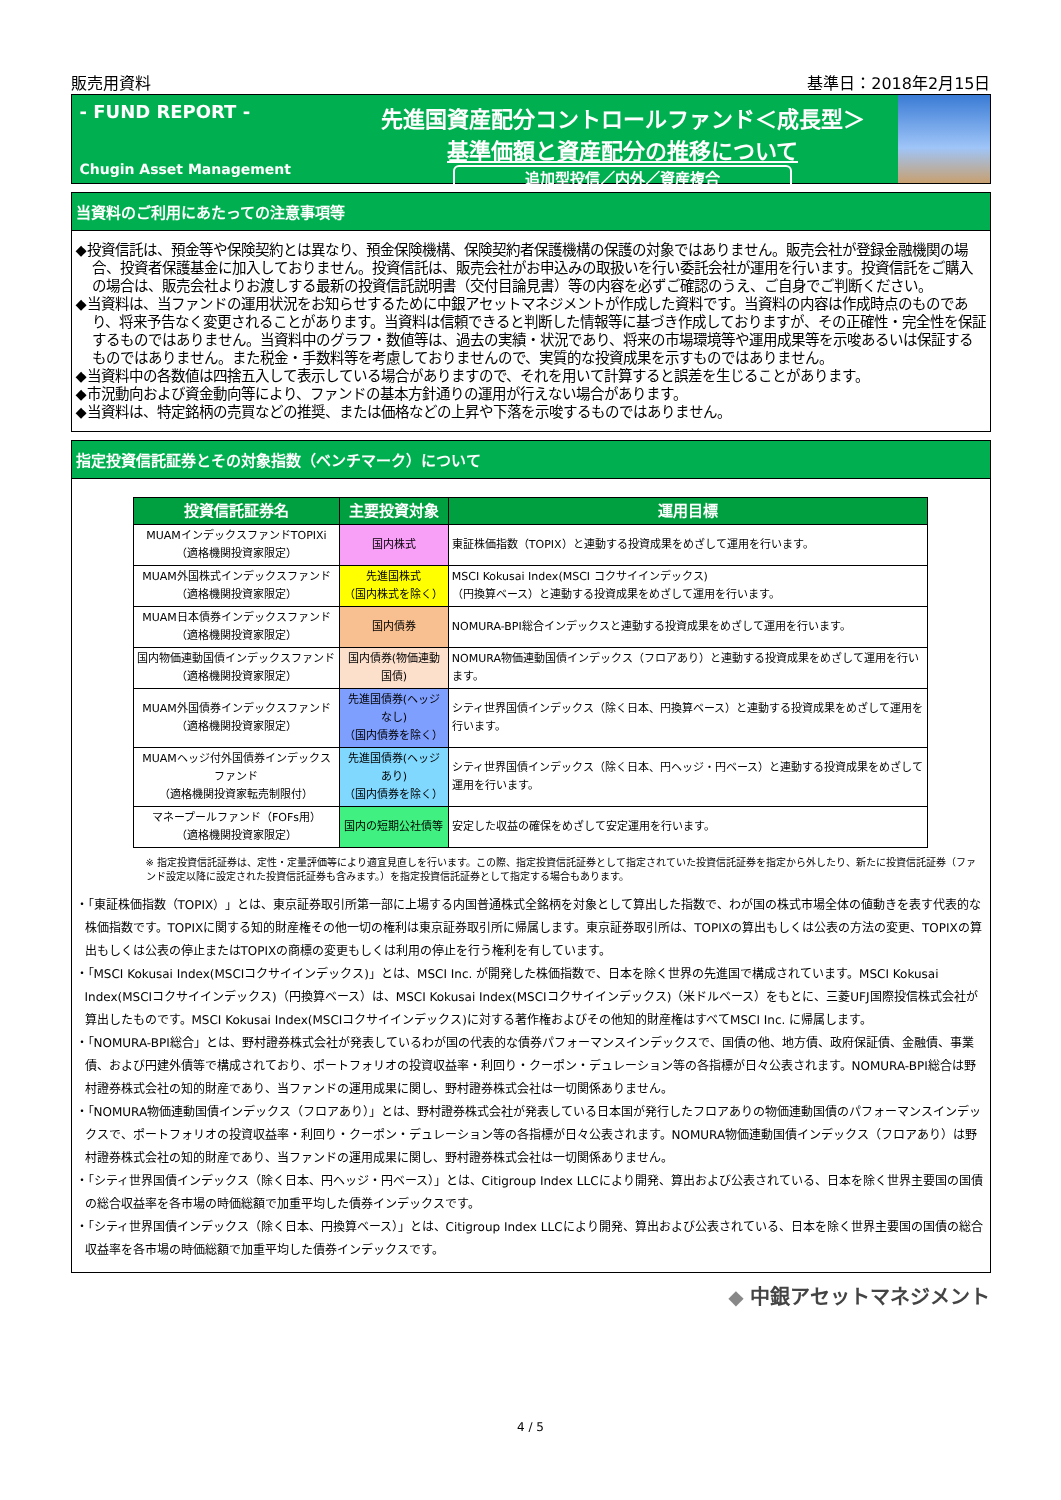販売用資料 基準日：2018年2月15日
- FUND REPORT -
Chugin Asset Management
先進国資産配分コントロールファンド＜成長型＞
基準価額と資産配分の推移について
追加型投信／内外／資産複合
当資料のご利用にあたっての注意事項等
◆投資信託は、預金等や保険契約とは異なり、預金保険機構、保険契約者保護機構の保護の対象ではありません。販売会社が登録金融機関の場合、投資者保護基金に加入しておりません。投資信託は、販売会社がお申込みの取扱いを行い委託会社が運用を行います。投資信託をご購入の場合は、販売会社よりお渡しする最新の投資信託説明書（交付目論見書）等の内容を必ずご確認のうえ、ご自身でご判断ください。
◆当資料は、当ファンドの運用状況をお知らせするために中銀アセットマネジメントが作成した資料です。当資料の内容は作成時点のものであり、将来予告なく変更されることがあります。当資料は信頼できると判断した情報等に基づき作成しておりますが、その正確性・完全性を保証するものではありません。当資料中のグラフ・数値等は、過去の実績・状況であり、将来の市場環境等や運用成果等を示唆あるいは保証するものではありません。また税金・手数料等を考慮しておりませんので、実質的な投資成果を示すものではありません。
◆当資料中の各数値は四捨五入して表示している場合がありますので、それを用いて計算すると誤差を生じることがあります。
◆市況動向および資金動向等により、ファンドの基本方針通りの運用が行えない場合があります。
◆当資料は、特定銘柄の売買などの推奨、または価格などの上昇や下落を示唆するものではありません。
指定投資信託証券とその対象指数（ベンチマーク）について
| 投資信託証券名 | 主要投資対象 | 運用目標 |
| --- | --- | --- |
| MUAMインデックスファンドTOPIXi （適格機関投資家限定） | 国内株式 | 東証株価指数（TOPIX）と連動する投資成果をめざして運用を行います。 |
| MUAM外国株式インデックスファンド （適格機関投資家限定） | 先進国株式 （国内株式を除く） | MSCI Kokusai Index(MSCI コクサイインデックス) （円換算ベース）と連動する投資成果をめざして運用を行います。 |
| MUAM日本債券インデックスファンド （適格機関投資家限定） | 国内債券 | NOMURA-BPI総合インデックスと連動する投資成果をめざして運用を行います。 |
| 国内物価連動国債インデックスファンド （適格機関投資家限定） | 国内債券(物価連動国債) | NOMURA物価連動国債インデックス（フロアあり）と連動する投資成果をめざして運用を行います。 |
| MUAM外国債券インデックスファンド （適格機関投資家限定） | 先進国債券(ヘッジなし) （国内債券を除く） | シティ世界国債インデックス（除く日本、円換算ベース）と連動する投資成果をめざして運用を行います。 |
| MUAMヘッジ付外国債券インデックスファンド （適格機関投資家転売制限付） | 先進国債券(ヘッジあり) （国内債券を除く） | シティ世界国債インデックス（除く日本、円ヘッジ・円ベース）と連動する投資成果をめざして運用を行います。 |
| マネープールファンド（FOFs用） （適格機関投資家限定） | 国内の短期公社債等 | 安定した収益の確保をめざして安定運用を行います。 |
※ 指定投資信託証券は、定性・定量評価等により適宜見直しを行います。この際、指定投資信託証券として指定されていた投資信託証券を指定から外したり、新たに投資信託証券（ファンド設定以降に設定された投資信託証券も含みます。）を指定投資信託証券として指定する場合もあります。
・「東証株価指数（TOPIX）」とは、東京証券取引所第一部に上場する内国普通株式全銘柄を対象として算出した指数で、わが国の株式市場全体の値動きを表す代表的な株価指数です。TOPIXに関する知的財産権その他一切の権利は東京証券取引所に帰属します。東京証券取引所は、TOPIXの算出もしくは公表の方法の変更、TOPIXの算出もしくは公表の停止またはTOPIXの商標の変更もしくは利用の停止を行う権利を有しています。
・「MSCI Kokusai Index(MSCIコクサイインデックス)」とは、MSCI Inc. が開発した株価指数で、日本を除く世界の先進国で構成されています。MSCI Kokusai Index(MSCIコクサイインデックス)（円換算ベース）は、MSCI Kokusai Index(MSCIコクサイインデックス)（米ドルベース）をもとに、三菱UFJ国際投信株式会社が算出したものです。MSCI Kokusai Index(MSCIコクサイインデックス)に対する著作権およびその他知的財産権はすべてMSCI Inc. に帰属します。
・「NOMURA-BPI総合」とは、野村證券株式会社が発表しているわが国の代表的な債券パフォーマンスインデックスで、国債の他、地方債、政府保証債、金融債、事業債、および円建外債等で構成されており、ポートフォリオの投資収益率・利回り・クーポン・デュレーション等の各指標が日々公表されます。NOMURA-BPI総合は野村證券株式会社の知的財産であり、当ファンドの運用成果に関し、野村證券株式会社は一切関係ありません。
・「NOMURA物価連動国債インデックス（フロアあり）」とは、野村證券株式会社が発表している日本国が発行したフロアありの物価連動国債のパフォーマンスインデックスで、ポートフォリオの投資収益率・利回り・クーポン・デュレーション等の各指標が日々公表されます。NOMURA物価連動国債インデックス（フロアあり）は野村證券株式会社の知的財産であり、当ファンドの運用成果に関し、野村證券株式会社は一切関係ありません。
・「シティ世界国債インデックス（除く日本、円ヘッジ・円ベース）」とは、Citigroup Index LLCにより開発、算出および公表されている、日本を除く世界主要国の国債の総合収益率を各市場の時価総額で加重平均した債券インデックスです。
・「シティ世界国債インデックス（除く日本、円換算ベース）」とは、Citigroup Index LLCにより開発、算出および公表されている、日本を除く世界主要国の国債の総合収益率を各市場の時価総額で加重平均した債券インデックスです。
◆ 中銀アセットマネジメント
4 / 5